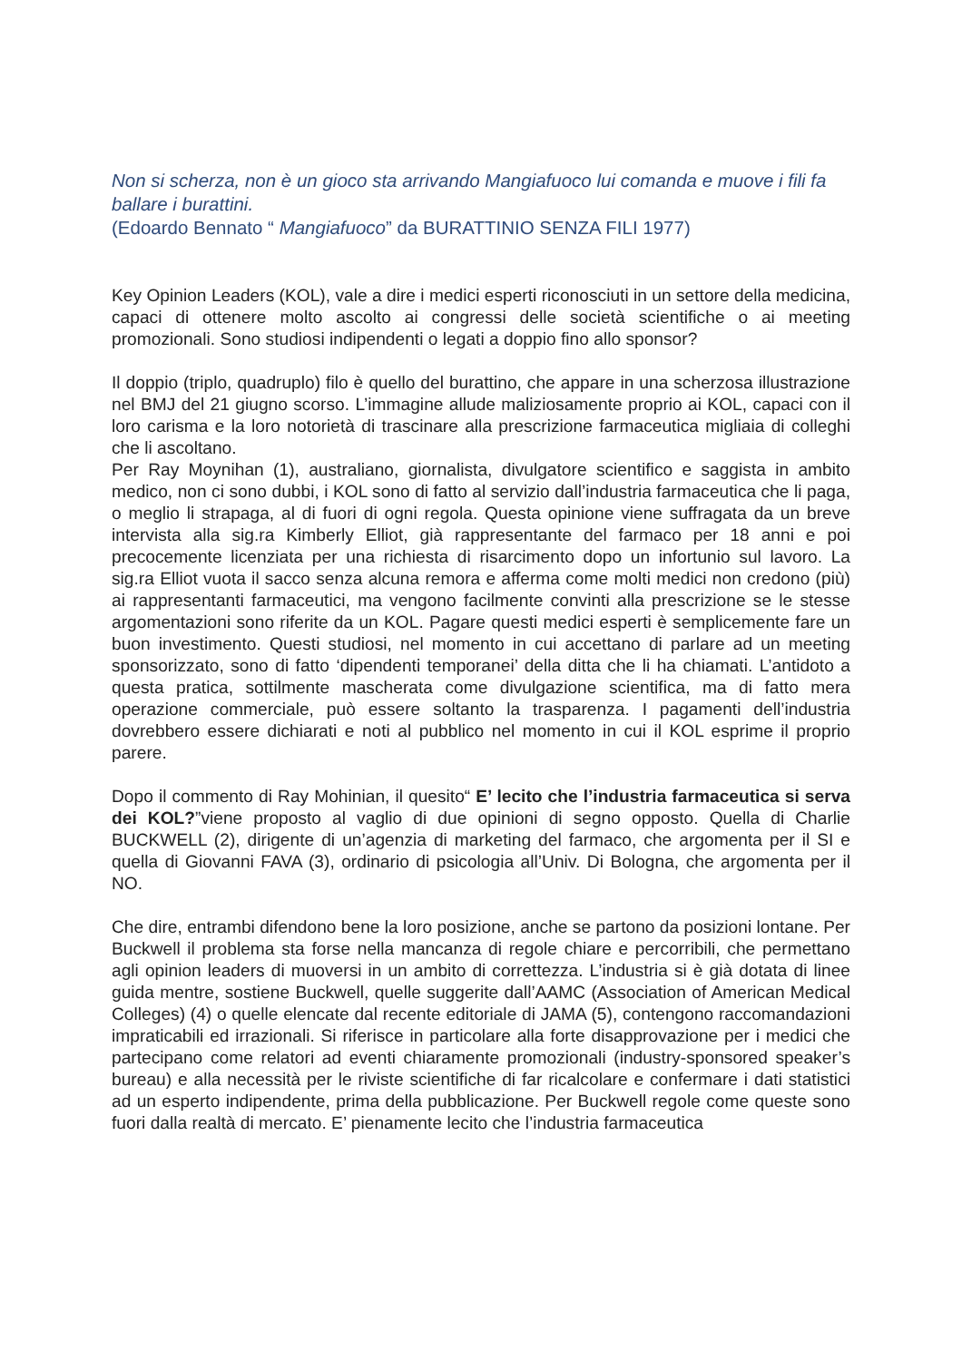Non si scherza, non è un gioco sta arrivando Mangiafuoco lui comanda e muove i fili fa ballare i burattini.
(Edoardo Bennato “ Mangiafuoco” da BURATTINIO SENZA FILI 1977)
Key Opinion Leaders (KOL), vale a dire i medici esperti riconosciuti in un settore della medicina, capaci di ottenere molto ascolto ai congressi delle società scientifiche o ai meeting promozionali. Sono studiosi indipendenti o legati a doppio fino allo sponsor?
Il doppio (triplo, quadruplo) filo è quello del burattino, che appare in una scherzosa illustrazione nel BMJ del 21 giugno scorso. L’immagine allude maliziosamente proprio ai KOL, capaci con il loro carisma e la loro notorietà di trascinare alla prescrizione farmaceutica migliaia di colleghi che li ascoltano.
Per Ray Moynihan (1), australiano, giornalista, divulgatore scientifico e saggista in ambito medico, non ci sono dubbi, i KOL sono di fatto al servizio dall’industria farmaceutica che li paga, o meglio li strapaga, al di fuori di ogni regola. Questa opinione viene suffragata da un breve intervista alla sig.ra Kimberly Elliot, già rappresentante del farmaco per 18 anni e poi precocemente licenziata per una richiesta di risarcimento dopo un infortunio sul lavoro. La sig.ra Elliot vuota il sacco senza alcuna remora e afferma come molti medici non credono (più) ai rappresentanti farmaceutici, ma vengono facilmente convinti alla prescrizione se le stesse argomentazioni sono riferite da un KOL. Pagare questi medici esperti è semplicemente fare un buon investimento. Questi studiosi, nel momento in cui accettano di parlare ad un meeting sponsorizzato, sono di fatto ‘dipendenti temporanei’ della ditta che li ha chiamati. L’antidoto a questa pratica, sottilmente mascherata come divulgazione scientifica, ma di fatto mera operazione commerciale, può essere soltanto la trasparenza. I pagamenti dell’industria dovrebbero essere dichiarati e noti al pubblico nel momento in cui il KOL esprime il proprio parere.
Dopo il commento di Ray Mohinian, il quesito“ E’ lecito che l’industria farmaceutica si serva dei KOL?”viene proposto al vaglio di due opinioni di segno opposto. Quella di Charlie BUCKWELL (2), dirigente di un’agenzia di marketing del farmaco, che argomenta per il SI e quella di Giovanni FAVA (3), ordinario di psicologia all’Univ. Di Bologna, che argomenta per il NO.
Che dire, entrambi difendono bene la loro posizione, anche se partono da posizioni lontane. Per Buckwell il problema sta forse nella mancanza di regole chiare e percorribili, che permettano agli opinion leaders di muoversi in un ambito di correttezza. L’industria si è già dotata di linee guida mentre, sostiene Buckwell, quelle suggerite dall’AAMC (Association of American Medical Colleges) (4) o quelle elencate dal recente editoriale di JAMA (5), contengono raccomandazioni impraticabili ed irrazionali. Si riferisce in particolare alla forte disapprovazione per i medici che partecipano come relatori ad eventi chiaramente promozionali (industry-sponsored speaker’s bureau) e alla necessità per le riviste scientifiche di far ricalcolare e confermare i dati statistici ad un esperto indipendente, prima della pubblicazione. Per Buckwell regole come queste sono fuori dalla realtà di mercato. E’ pienamente lecito che l’industria farmaceutica